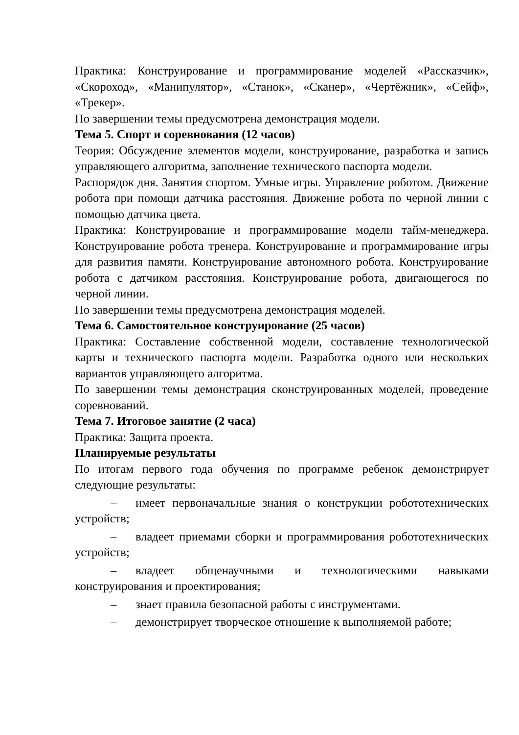Практика: Конструирование и программирование моделей «Рассказчик», «Скороход», «Манипулятор», «Станок», «Сканер», «Чертёжник», «Сейф», «Трекер».
По завершении темы предусмотрена демонстрация модели.
Тема 5. Спорт и соревнования (12 часов)
Теория: Обсуждение элементов модели, конструирование, разработка и запись управляющего алгоритма, заполнение технического паспорта модели.
Распорядок дня. Занятия спортом. Умные игры. Управление роботом. Движение робота при помощи датчика расстояния. Движение робота по черной линии с помощью датчика цвета.
Практика: Конструирование и программирование модели тайм-менеджера. Конструирование робота тренера. Конструирование и программирование игры для развития памяти. Конструирование автономного робота. Конструирование робота с датчиком расстояния. Конструирование робота, двигающегося по черной линии.
По завершении темы предусмотрена демонстрация моделей.
Тема 6. Самостоятельное конструирование (25 часов)
Практика: Составление собственной модели, составление технологической карты и технического паспорта модели. Разработка одного или нескольких вариантов управляющего алгоритма.
По завершении темы демонстрация сконструированных моделей, проведение соревнований.
Тема 7. Итоговое занятие (2 часа)
Практика: Защита проекта.
Планируемые результаты
По итогам первого года обучения по программе ребенок демонстрирует следующие результаты:
– имеет первоначальные знания о конструкции робототехнических устройств;
– владеет приемами сборки и программирования робототехнических устройств;
– владеет общенаучными и технологическими навыками конструирования и проектирования;
– знает правила безопасной работы с инструментами.
– демонстрирует творческое отношение к выполняемой работе;